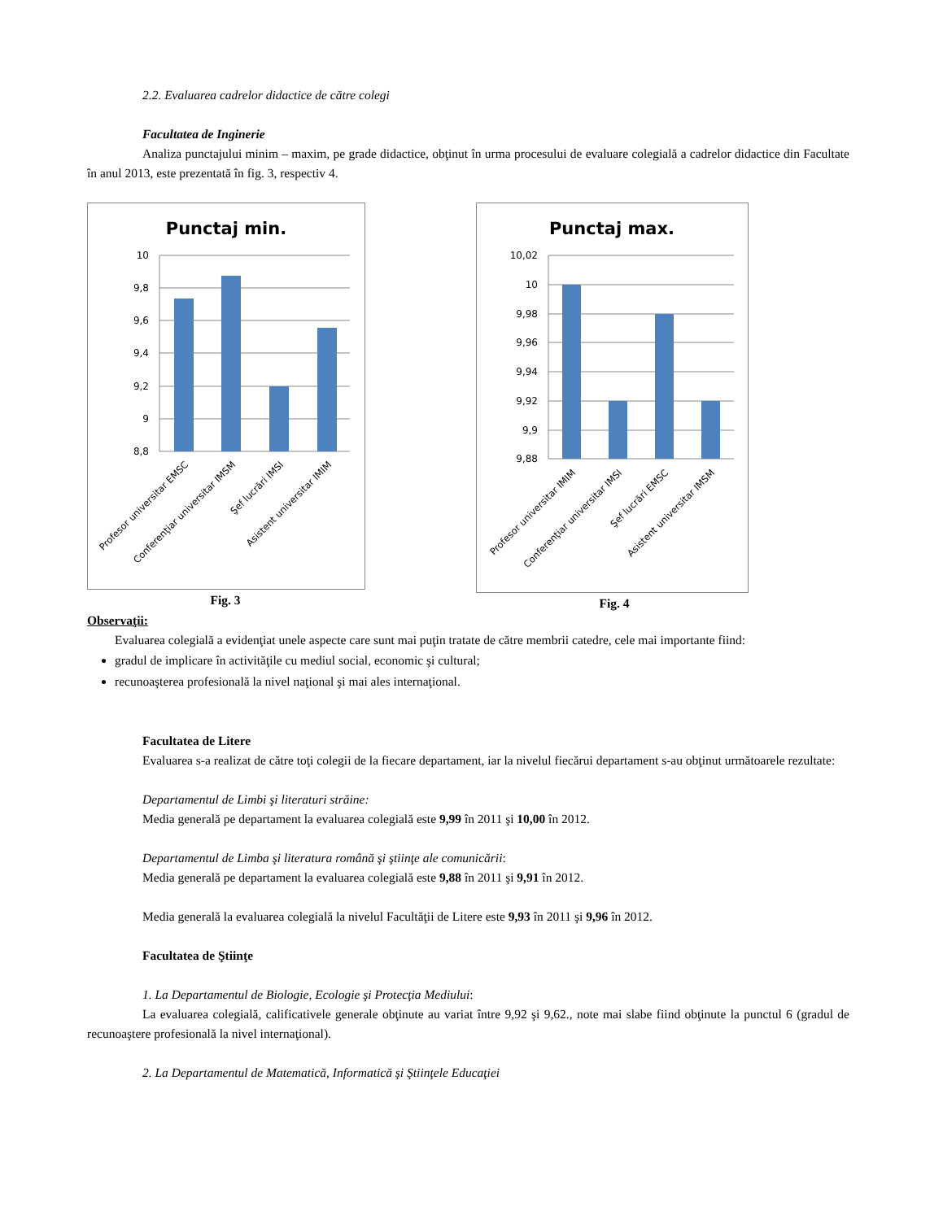2.2. Evaluarea cadrelor didactice de către colegi
Facultatea de Inginerie
Analiza punctajului minim – maxim, pe grade didactice, obţinut în urma procesului de evaluare colegială a cadrelor didactice din Facultate în anul 2013, este prezentată în fig. 3, respectiv 4.
Punctaj min.
10
9,8
9,6
9,4
9,2
9
8,8
Profesor universitar EMSC
Conferenţiar universitar IMSM
Şef lucrări IMSI
Asistent universitar IMIM
Fig. 3
Punctaj max.
10,02
10
9,98
9,96
9,94
9,92
9,9
9,88
Profesor universitar IMIM
Conferenţiar universitar IMSI
Şef lucrări EMSC
Asistent universitar IMSM
Fig. 4
Observaţii:
Evaluarea colegială a evidenţiat unele aspecte care sunt mai puţin tratate de către membrii catedre, cele mai importante fiind:
gradul de implicare în activităţile cu mediul social, economic şi cultural;
recunoaşterea profesională la nivel naţional şi mai ales internaţional.
Facultatea de Litere
Evaluarea s-a realizat de către toţi colegii de la fiecare departament, iar la nivelul fiecărui departament s-au obţinut următoarele rezultate:
Departamentul de Limbi şi literaturi străine:
Media generală pe departament la evaluarea colegială este 9,99 în 2011 şi 10,00 în 2012.
Departamentul de Limba şi literatura română şi ştiinţe ale comunicării:
Media generală pe departament la evaluarea colegială este 9,88 în 2011 şi 9,91 în 2012.
Media generală la evaluarea colegială la nivelul Facultăţii de Litere este 9,93 în 2011 şi 9,96 în 2012.
Facultatea de Ştiinţe
1. La Departamentul de Biologie, Ecologie şi Protecţia Mediului:
La evaluarea colegială, calificativele generale obţinute au variat între 9,92 şi 9,62., note mai slabe fiind obţinute la punctul 6 (gradul de recunoaştere profesională la nivel internaţional).
2. La Departamentul de Matematică, Informatică şi Ştiinţele Educaţiei